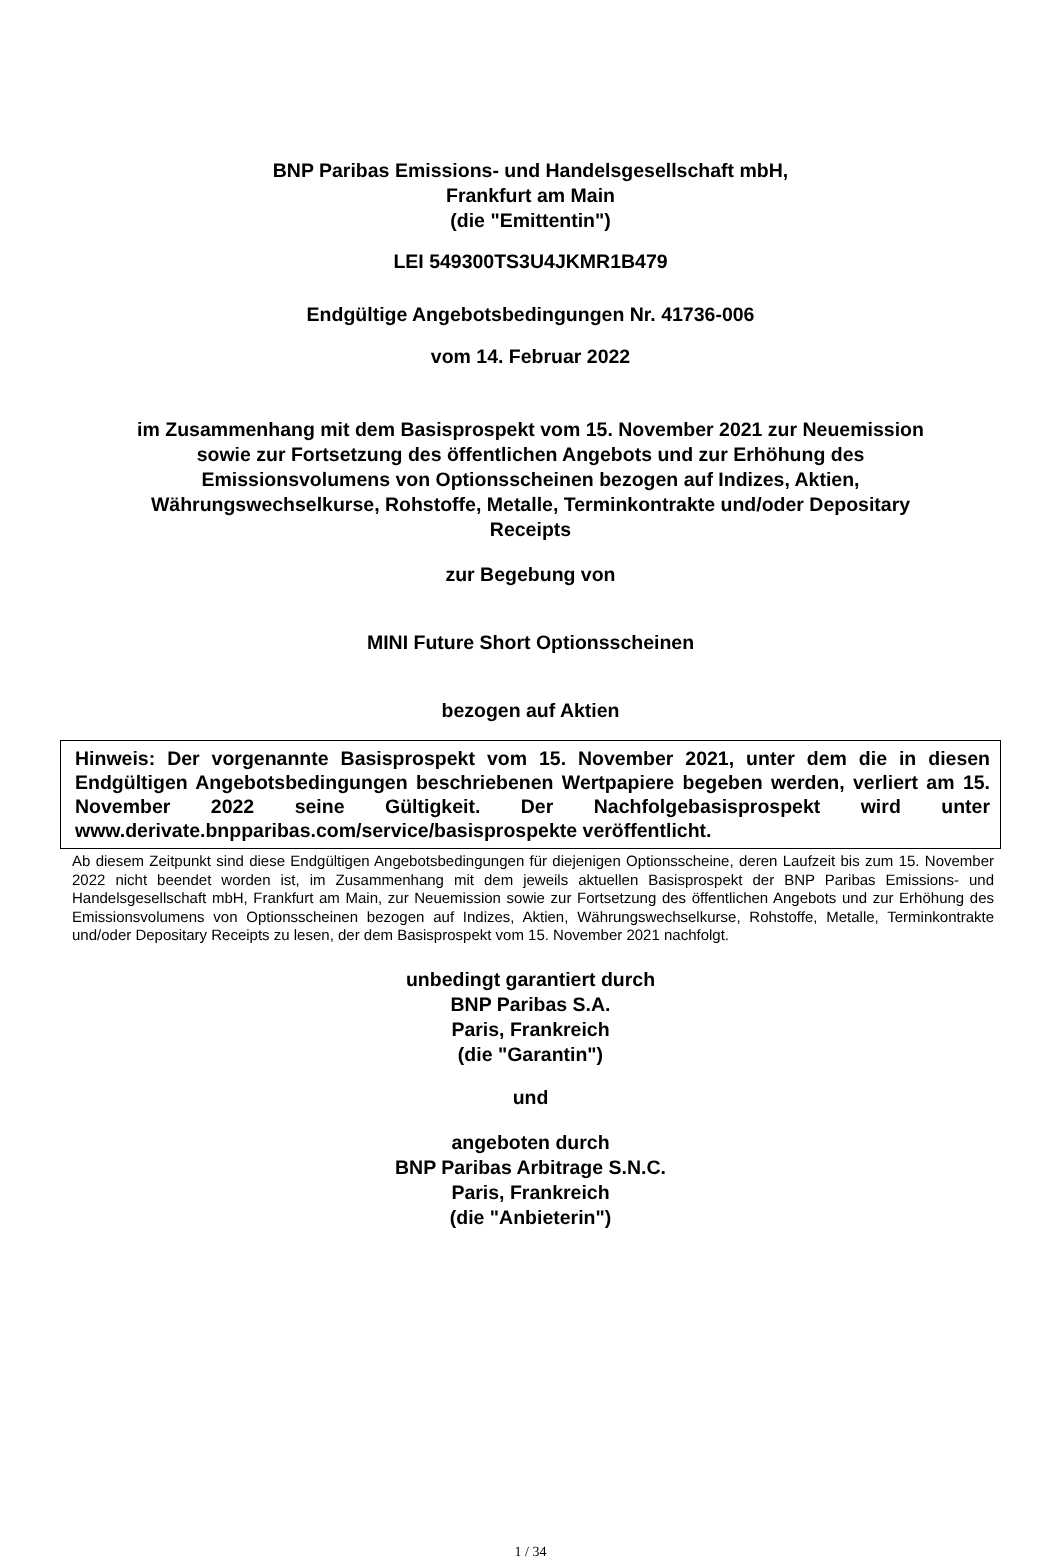BNP Paribas Emissions- und Handelsgesellschaft mbH,
Frankfurt am Main
(die "Emittentin")
LEI 549300TS3U4JKMR1B479
Endgültige Angebotsbedingungen Nr. 41736-006
vom 14. Februar 2022
im Zusammenhang mit dem Basisprospekt vom 15. November 2021 zur Neuemission
sowie zur Fortsetzung des öffentlichen Angebots und zur Erhöhung des
Emissionsvolumens von Optionsscheinen bezogen auf Indizes, Aktien,
Währungswechselkurse, Rohstoffe, Metalle, Terminkontrakte und/oder Depositary
Receipts
zur Begebung von
MINI Future Short Optionsscheinen
bezogen auf Aktien
Hinweis: Der vorgenannte Basisprospekt vom 15. November 2021, unter dem die in diesen Endgültigen Angebotsbedingungen beschriebenen Wertpapiere begeben werden, verliert am 15. November 2022 seine Gültigkeit. Der Nachfolgebasisprospekt wird unter www.derivate.bnpparibas.com/service/basisprospekte veröffentlicht.
Ab diesem Zeitpunkt sind diese Endgültigen Angebotsbedingungen für diejenigen Optionsscheine, deren Laufzeit bis zum 15. November 2022 nicht beendet worden ist, im Zusammenhang mit dem jeweils aktuellen Basisprospekt der BNP Paribas Emissions- und Handelsgesellschaft mbH, Frankfurt am Main, zur Neuemission sowie zur Fortsetzung des öffentlichen Angebots und zur Erhöhung des Emissionsvolumens von Optionsscheinen bezogen auf Indizes, Aktien, Währungswechselkurse, Rohstoffe, Metalle, Terminkontrakte und/oder Depositary Receipts zu lesen, der dem Basisprospekt vom 15. November 2021 nachfolgt.
unbedingt garantiert durch
BNP Paribas S.A.
Paris, Frankreich
(die "Garantin")
und
angeboten durch
BNP Paribas Arbitrage S.N.C.
Paris, Frankreich
(die "Anbieterin")
1 / 34